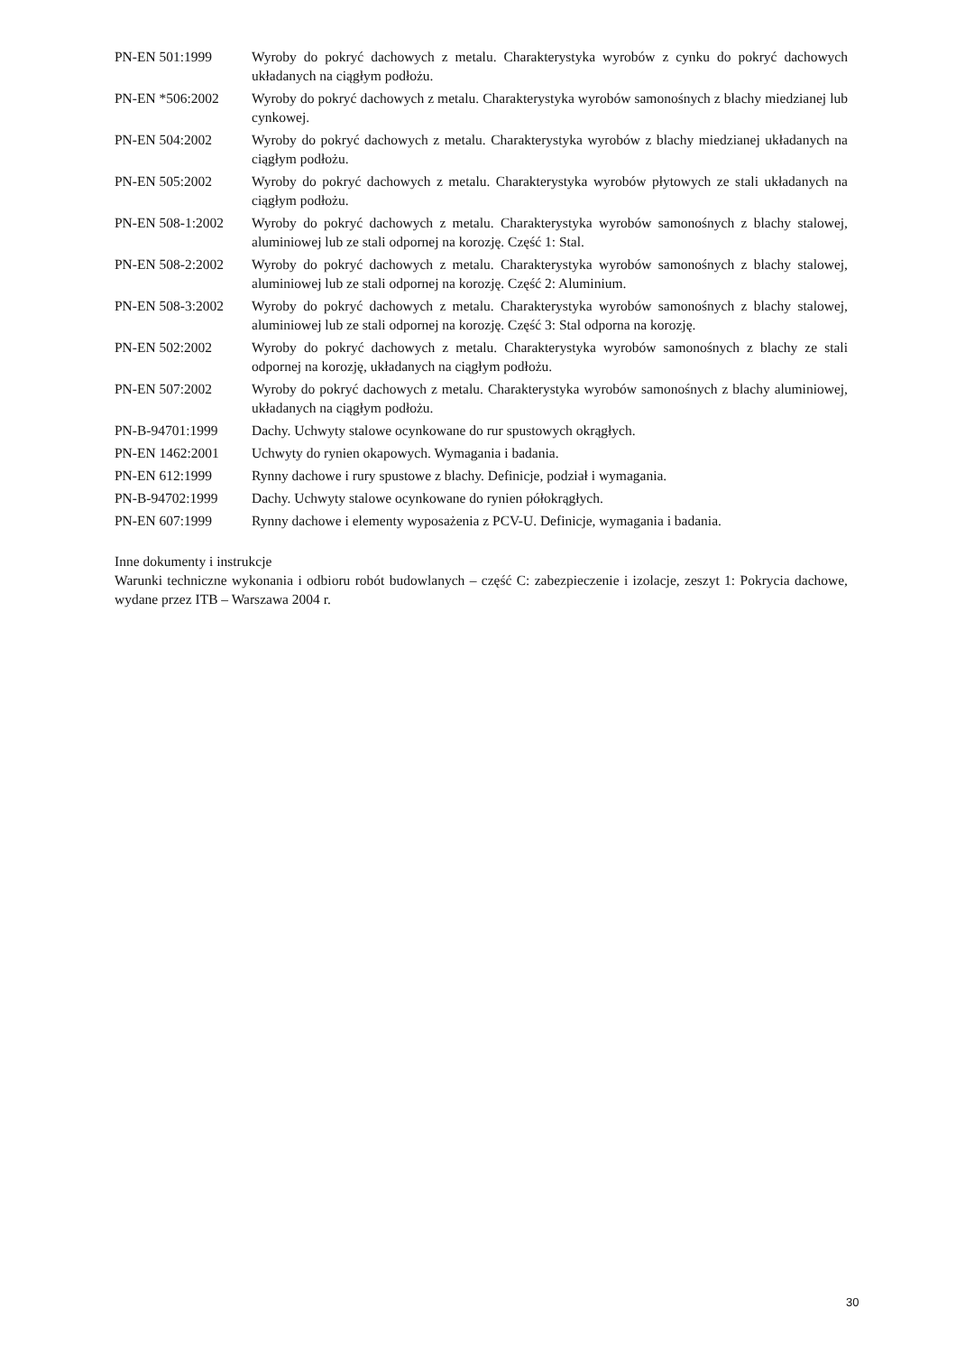| PN-EN 501:1999 | Wyroby do pokryć dachowych z metalu. Charakterystyka wyrobów z cynku do pokryć dachowych układanych na ciągłym podłożu. |
| PN-EN *506:2002 | Wyroby do pokryć dachowych z metalu. Charakterystyka wyrobów samonośnych z blachy miedzianej lub cynkowej. |
| PN-EN 504:2002 | Wyroby do pokryć dachowych z metalu. Charakterystyka wyrobów z blachy miedzianej układanych na ciągłym podłożu. |
| PN-EN 505:2002 | Wyroby do pokryć dachowych z metalu. Charakterystyka wyrobów płytowych ze stali układanych na ciągłym podłożu. |
| PN-EN 508-1:2002 | Wyroby do pokryć dachowych z metalu. Charakterystyka wyrobów samonośnych z blachy stalowej, aluminiowej lub ze stali odpornej na korozję. Część 1: Stal. |
| PN-EN 508-2:2002 | Wyroby do pokryć dachowych z metalu. Charakterystyka wyrobów samonośnych z blachy stalowej, aluminiowej lub ze stali odpornej na korozję. Część 2: Aluminium. |
| PN-EN 508-3:2002 | Wyroby do pokryć dachowych z metalu. Charakterystyka wyrobów samonośnych z blachy stalowej, aluminiowej lub ze stali odpornej na korozję. Część 3: Stal odporna na korozję. |
| PN-EN 502:2002 | Wyroby do pokryć dachowych z metalu. Charakterystyka wyrobów samonośnych z blachy ze stali odpornej na korozję, układanych na ciągłym podłożu. |
| PN-EN 507:2002 | Wyroby do pokryć dachowych z metalu. Charakterystyka wyrobów samonośnych z blachy aluminiowej, układanych na ciągłym podłożu. |
| PN-B-94701:1999 | Dachy. Uchwyty stalowe ocynkowane do rur spustowych okrągłych. |
| PN-EN 1462:2001 | Uchwyty do rynien okapowych. Wymagania i badania. |
| PN-EN 612:1999 | Rynny dachowe i rury spustowe z blachy. Definicje, podział i wymagania. |
| PN-B-94702:1999 | Dachy. Uchwyty stalowe ocynkowane do rynien półokrągłych. |
| PN-EN 607:1999 | Rynny dachowe i elementy wyposażenia z PCV-U. Definicje, wymagania i badania. |
Inne dokumenty i instrukcje
Warunki techniczne wykonania i odbioru robót budowlanych – część C: zabezpieczenie i izolacje, zeszyt 1: Pokrycia dachowe, wydane przez ITB – Warszawa 2004 r.
30